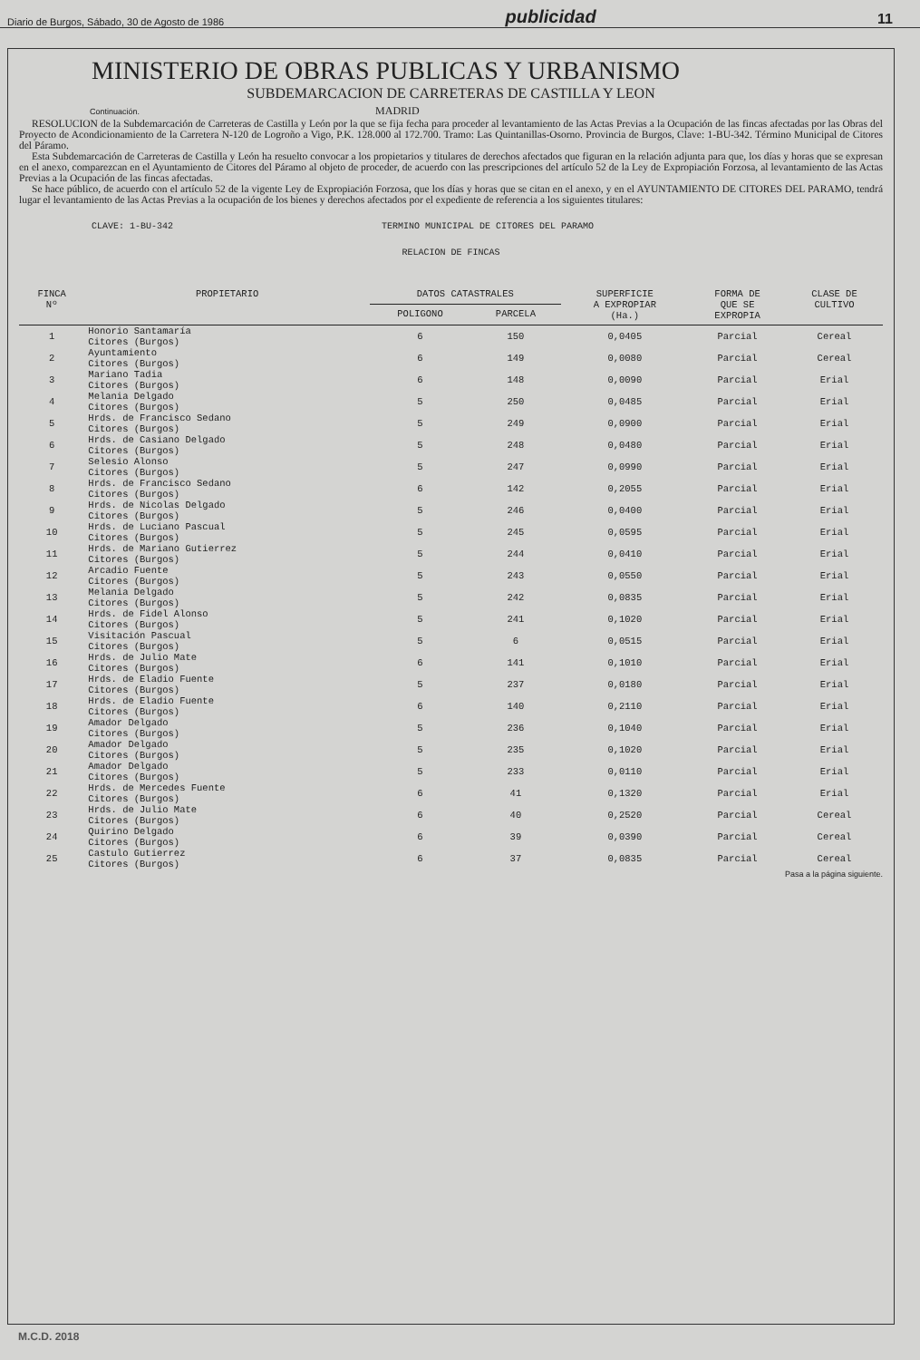Diario de Burgos, Sábado, 30 de Agosto de 1986 publicidad 11
MINISTERIO DE OBRAS PUBLICAS Y URBANISMO
SUBDEMARCACION DE CARRETERAS DE CASTILLA Y LEON
Continuación. MADRID
RESOLUCION de la Subdemarcación de Carreteras de Castilla y León por la que se fija fecha para proceder al levantamiento de las Actas Previas a la Ocupación de las fincas afectadas por las Obras del Proyecto de Acondicionamiento de la Carretera N-120 de Logroño a Vigo, P.K. 128.000 al 172.700. Tramo: Las Quintanillas-Osorno. Provincia de Burgos, Clave: 1-BU-342. Término Municipal de Citores del Páramo.
Esta Subdemarcación de Carreteras de Castilla y León ha resuelto convocar a los propietarios y titulares de derechos afectados que figuran en la relación adjunta para que, los días y horas que se expresan en el anexo, comparezcan en el Ayuntamiento de Citores del Páramo al objeto de proceder, de acuerdo con las prescripciones del artículo 52 de la Ley de Expropiación Forzosa, al levantamiento de las Actas Previas a la Ocupación de las fincas afectadas.
Se hace público, de acuerdo con el artículo 52 de la vigente Ley de Expropiación Forzosa, que los días y horas que se citan en el anexo, y en el AYUNTAMIENTO DE CITORES DEL PARAMO, tendrá lugar el levantamiento de las Actas Previas a la ocupación de los bienes y derechos afectados por el expediente de referencia a los siguientes titulares:
CLAVE: 1-BU-342 TERMINO MUNICIPAL DE CITORES DEL PARAMO
RELACION DE FINCAS
| FINCA Nº | PROPIETARIO | DATOS CATASTRALES | | SUPERFICIE A EXPROPIAR (Ha.) | FORMA DE QUE SE EXPROPIA | CLASE DE CULTIVO |
| --- | --- | --- | --- | --- | --- | --- |
| | | POLIGONO | PARCELA | | | |
| 1 | Honorio Santamaría Citores (Burgos) | 6 | 150 | 0,0405 | Parcial | Cereal |
| 2 | Ayuntamiento Citores (Burgos) | 6 | 149 | 0,0080 | Parcial | Cereal |
| 3 | Mariano Tadia Citores (Burgos) | 6 | 148 | 0,0090 | Parcial | Erial |
| 4 | Melania Delgado Citores (Burgos) | 5 | 250 | 0,0485 | Parcial | Erial |
| 5 | Hrds. de Francisco Sedano Citores (Burgos) | 5 | 249 | 0,0900 | Parcial | Erial |
| 6 | Hrds. de Casiano Delgado Citores (Burgos) | 5 | 248 | 0,0480 | Parcial | Erial |
| 7 | Selesio Alonso Citores (Burgos) | 5 | 247 | 0,0990 | Parcial | Erial |
| 8 | Hrds. de Francisco Sedano Citores (Burgos) | 6 | 142 | 0,2055 | Parcial | Erial |
| 9 | Hrds. de Nicolas Delgado Citores (Burgos) | 5 | 246 | 0,0400 | Parcial | Erial |
| 10 | Hrds. de Luciano Pascual Citores (Burgos) | 5 | 245 | 0,0595 | Parcial | Erial |
| 11 | Hrds. de Mariano Gutierrez Citores (Burgos) | 5 | 244 | 0,0410 | Parcial | Erial |
| 12 | Arcadio Fuente Citores (Burgos) | 5 | 243 | 0,0550 | Parcial | Erial |
| 13 | Melania Delgado Citores (Burgos) | 5 | 242 | 0,0835 | Parcial | Erial |
| 14 | Hrds. de Fidel Alonso Citores (Burgos) | 5 | 241 | 0,1020 | Parcial | Erial |
| 15 | Visitación Pascual Citores (Burgos) | 5 | 6 | 0,0515 | Parcial | Erial |
| 16 | Hrds. de Julio Mate Citores (Burgos) | 6 | 141 | 0,1010 | Parcial | Erial |
| 17 | Hrds. de Eladio Fuente Citores (Burgos) | 5 | 237 | 0,0180 | Parcial | Erial |
| 18 | Hrds. de Eladio Fuente Citores (Burgos) | 6 | 140 | 0,2110 | Parcial | Erial |
| 19 | Amador Delgado Citores (Burgos) | 5 | 236 | 0,1040 | Parcial | Erial |
| 20 | Amador Delgado Citores (Burgos) | 5 | 235 | 0,1020 | Parcial | Erial |
| 21 | Amador Delgado Citores (Burgos) | 5 | 233 | 0,0110 | Parcial | Erial |
| 22 | Hrds. de Mercedes Fuente Citores (Burgos) | 6 | 41 | 0,1320 | Parcial | Erial |
| 23 | Hrds. de Julio Mate Citores (Burgos) | 6 | 40 | 0,2520 | Parcial | Cereal |
| 24 | Quirino Delgado Citores (Burgos) | 6 | 39 | 0,0390 | Parcial | Cereal |
| 25 | Castulo Gutierrez Citores (Burgos) | 6 | 37 | 0,0835 | Parcial | Cereal |
Pasa a la página siguiente.
M.C.D. 2018